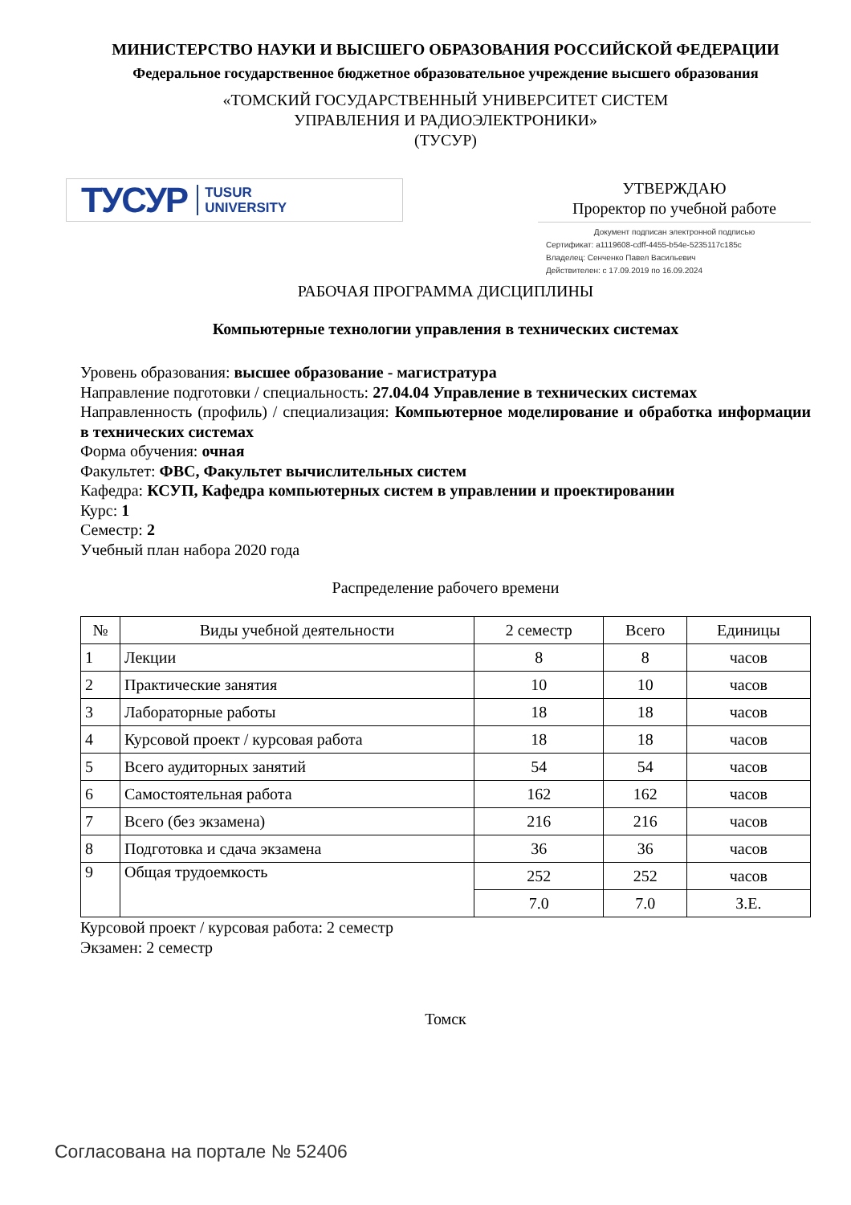МИНИСТЕРСТВО НАУКИ И ВЫСШЕГО ОБРАЗОВАНИЯ РОССИЙСКОЙ ФЕДЕРАЦИИ
Федеральное государственное бюджетное образовательное учреждение высшего образования
«ТОМСКИЙ ГОСУДАРСТВЕННЫЙ УНИВЕРСИТЕТ СИСТЕМ
УПРАВЛЕНИЯ И РАДИОЭЛЕКТРОНИКИ»
(ТУСУР)
ТУСУР TUSUR
UNIVERSITY
УТВЕРЖДАЮ
Проректор по учебной работе
Документ подписан электронной подписью
Сертификат: a1119608-cdff-4455-b54e-5235117c185c
Владелец: Сенченко Павел Васильевич
Действителен: с 17.09.2019 по 16.09.2024
РАБОЧАЯ ПРОГРАММА ДИСЦИПЛИНЫ
Компьютерные технологии управления в технических системах
Уровень образования: высшее образование - магистратура
Направление подготовки / специальность: 27.04.04 Управление в технических системах
Направленность (профиль) / специализация: Компьютерное моделирование и обработка информации в технических системах
Форма обучения: очная
Факультет: ФВС, Факультет вычислительных систем
Кафедра: КСУП, Кафедра компьютерных систем в управлении и проектировании
Курс: 1
Семестр: 2
Учебный план набора 2020 года
Распределение рабочего времени
| № | Виды учебной деятельности | 2 семестр | Всего | Единицы |
| --- | --- | --- | --- | --- |
| 1 | Лекции | 8 | 8 | часов |
| 2 | Практические занятия | 10 | 10 | часов |
| 3 | Лабораторные работы | 18 | 18 | часов |
| 4 | Курсовой проект / курсовая работа | 18 | 18 | часов |
| 5 | Всего аудиторных занятий | 54 | 54 | часов |
| 6 | Самостоятельная работа | 162 | 162 | часов |
| 7 | Всего (без экзамена) | 216 | 216 | часов |
| 8 | Подготовка и сдача экзамена | 36 | 36 | часов |
| 9 | Общая трудоемкость | 252 | 252 | часов |
| | | 7.0 | 7.0 | З.Е. |
Курсовой проект / курсовая работа: 2 семестр
Экзамен: 2 семестр
Томск
Согласована на портале № 52406